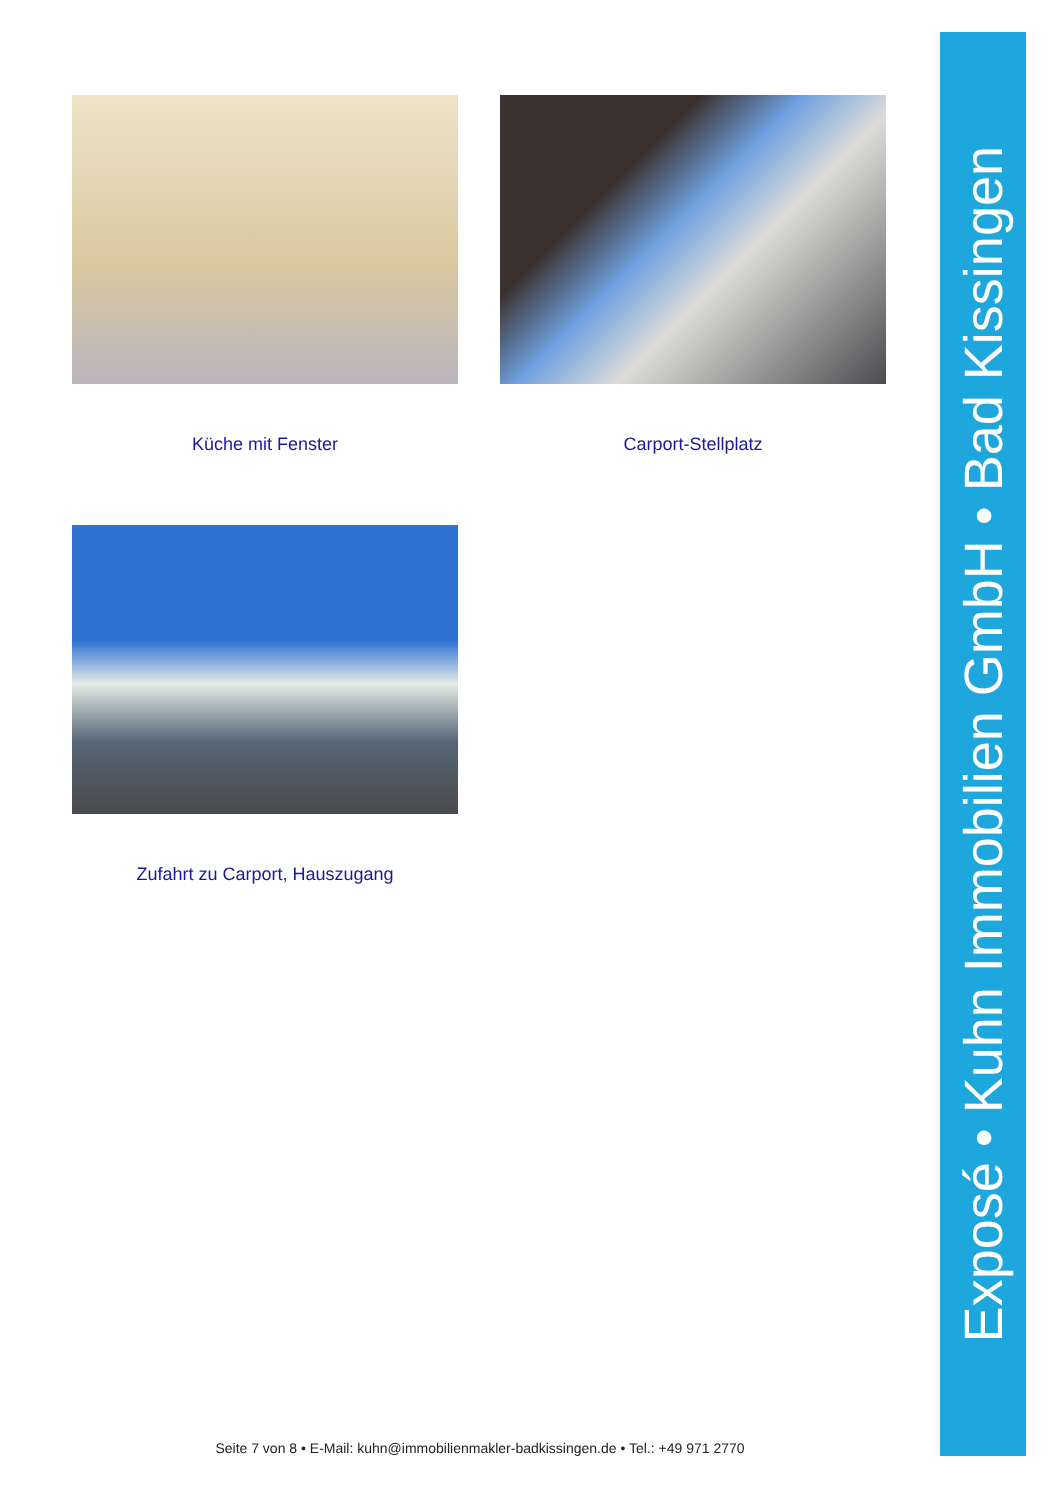Küche mit Fenster
Carport-Stellplatz
Zufahrt zu Carport, Hauszugang
Exposé • Kuhn Immobilien GmbH • Bad Kissingen
Seite 7 von 8 • E-Mail: kuhn@immobilienmakler-badkissingen.de • Tel.: +49 971 2770